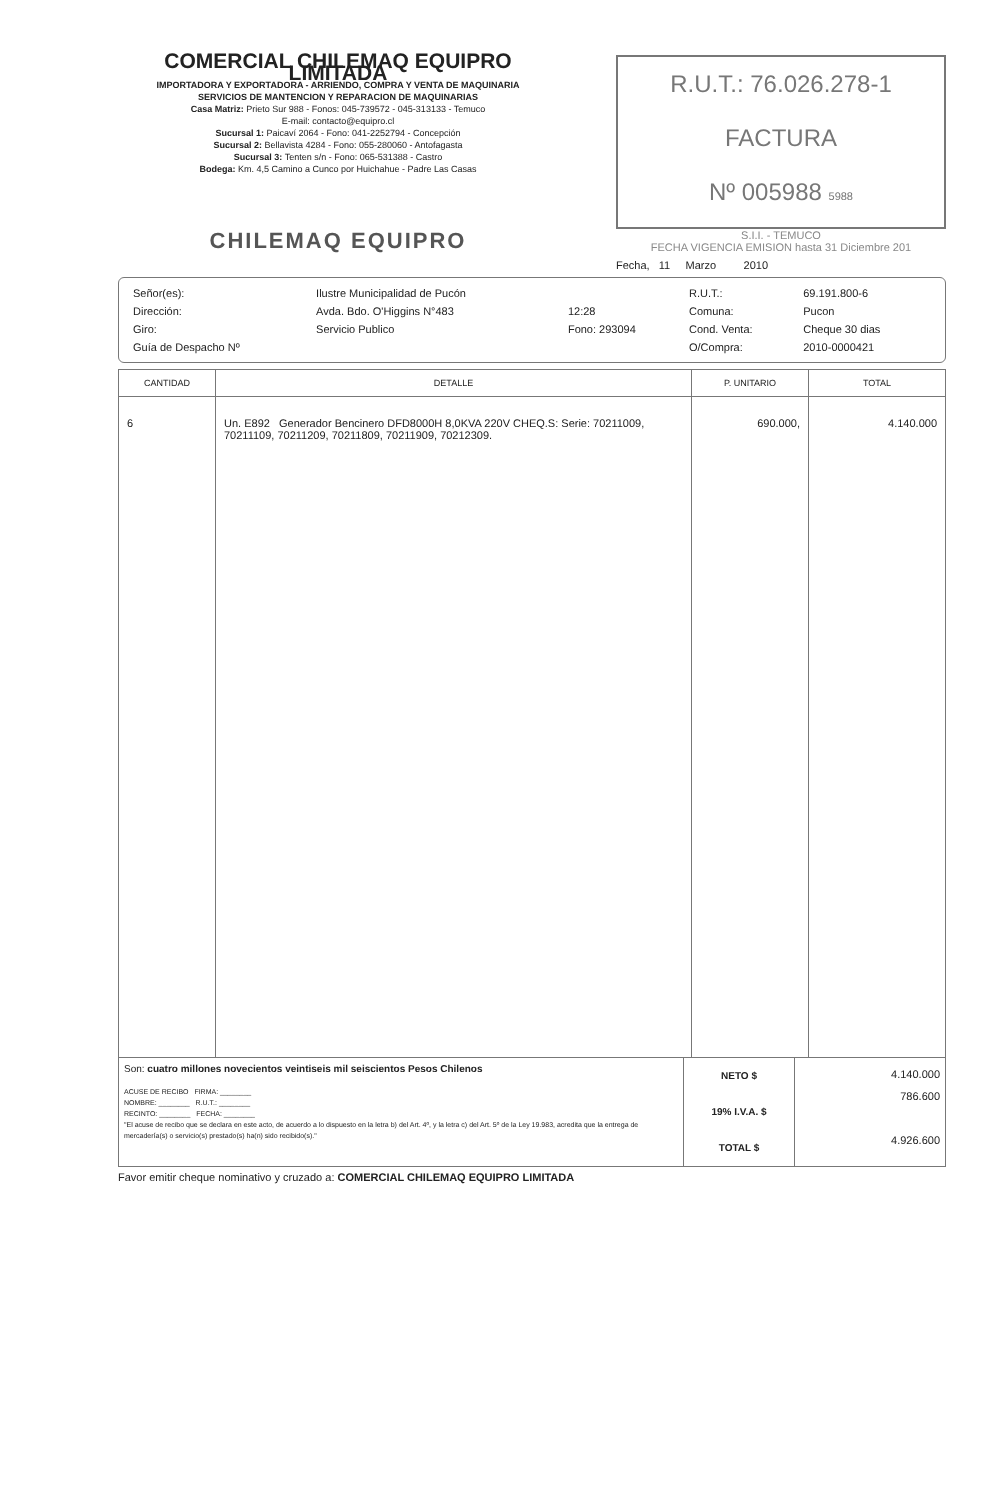COMERCIAL CHILEMAQ EQUIPRO LIMITADA
IMPORTADORA Y EXPORTADORA - ARRIENDO, COMPRA Y VENTA DE MAQUINARIA
SERVICIOS DE MANTENCION Y REPARACION DE MAQUINARIAS
Casa Matriz: Prieto Sur 988 - Fonos: 045-739572 - 045-313133 - Temuco
E-mail: contacto@equipro.cl
Sucursal 1: Paicaví 2064 - Fono: 041-2252794 - Concepción
Sucursal 2: Bellavista 4284 - Fono: 055-280060 - Antofagasta
Sucursal 3: Tenten s/n - Fono: 065-531388 - Castro
Bodega: Km. 4,5 Camino a Cunco por Huichahue - Padre Las Casas
CHILEMAQ EQUIPRO
R.U.T.: 76.026.278-1
FACTURA
Nº 005988 5988
S.I.I. - TEMUCO
FECHA VIGENCIA EMISION hasta 31 Diciembre 201
Fecha, 11 Marzo 2010
| Señor(es): | Ilustre Municipalidad de Pucón | | R.U.T.: | 69.191.800-6 |
| Dirección: | Avda. Bdo. O'Higgins N°483 | 12:28 | Comuna: | Pucon |
| Giro: | Servicio Publico | Fono: 293094 | Cond. Venta: | Cheque 30 dias |
| Guía de Despacho Nº | | | O/Compra: | 2010-0000421 |
| CANTIDAD | DETALLE | P. UNITARIO | TOTAL |
| --- | --- | --- | --- |
| 6 | Un. E892 Generador Bencinero DFD8000H 8,0KVA 220V CHEQ.S: Serie: 70211009, 70211109, 70211209, 70211809, 70211909, 70212309. | 690.000, | 4.140.000 |
Son: cuatro millones novecientos veintiseis mil seiscientos Pesos Chilenos
ACUSE DE RECIBO FIRMA: ________
NOMBRE: ________ R.U.T.: ________
RECINTO: ________ FECHA: ________
"El acuse de recibo que se declara en este acto, de acuerdo a lo dispuesto en la letra b) del Art. 4º, y la letra c) del Art. 5º de la Ley 19.983, acredita que la entrega de mercadería(s) o servicio(s) prestado(s) ha(n) sido recibido(s)."
NETO $
19% I.V.A. $
TOTAL $
4.140.000
786.600
4.926.600
Favor emitir cheque nominativo y cruzado a: COMERCIAL CHILEMAQ EQUIPRO LIMITADA